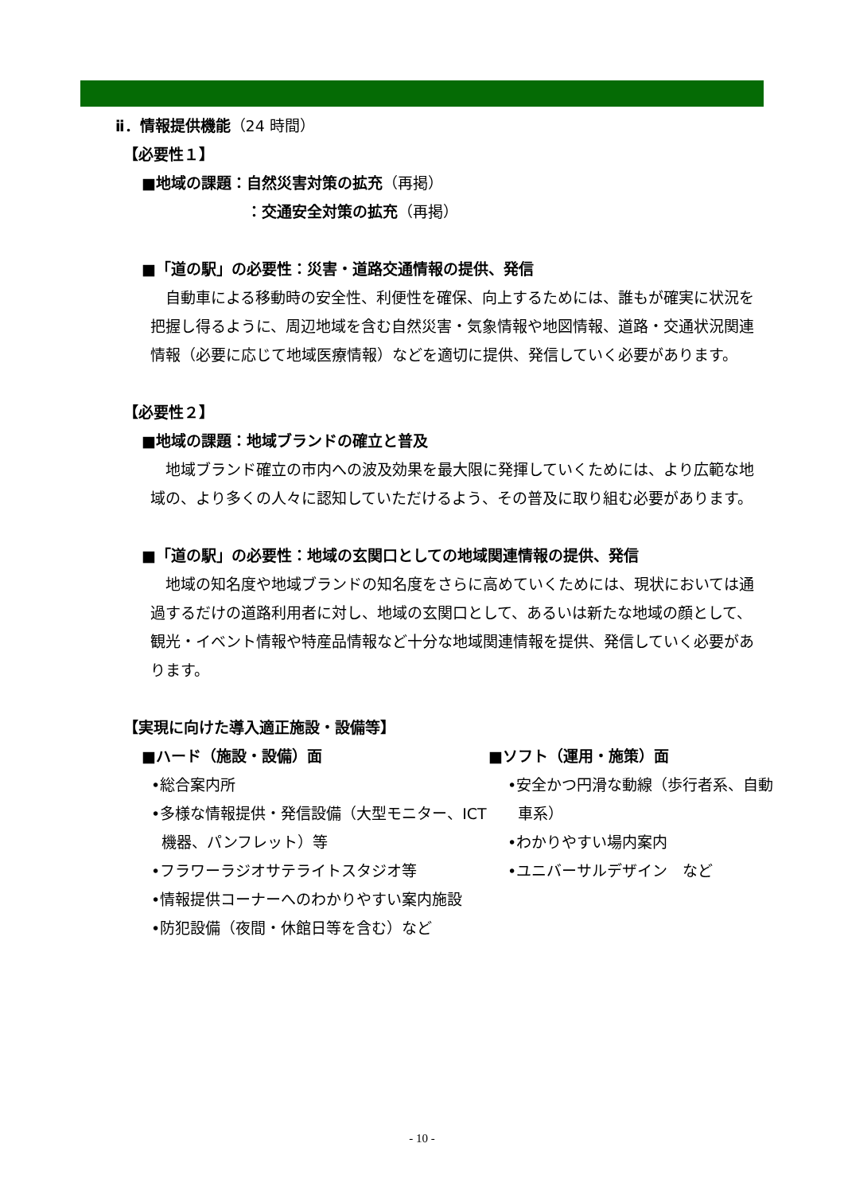ⅱ．情報提供機能（24 時間）
【必要性１】
■地域の課題：自然災害対策の拡充（再掲）
：交通安全対策の拡充（再掲）
■「道の駅」の必要性：災害・道路交通情報の提供、発信
　自動車による移動時の安全性、利便性を確保、向上するためには、誰もが確実に状況を把握し得るように、周辺地域を含む自然災害・気象情報や地図情報、道路・交通状況関連情報（必要に応じて地域医療情報）などを適切に提供、発信していく必要があります。
【必要性２】
■地域の課題：地域ブランドの確立と普及
　地域ブランド確立の市内への波及効果を最大限に発揮していくためには、より広範な地域の、より多くの人々に認知していただけるよう、その普及に取り組む必要があります。
■「道の駅」の必要性：地域の玄関口としての地域関連情報の提供、発信
　地域の知名度や地域ブランドの知名度をさらに高めていくためには、現状においては通過するだけの道路利用者に対し、地域の玄関口として、あるいは新たな地域の顔として、観光・イベント情報や特産品情報など十分な地域関連情報を提供、発信していく必要があります。
【実現に向けた導入適正施設・設備等】
■ハード（施設・設備）面
•総合案内所
•多様な情報提供・発信設備（大型モニター、ICT 機器、パンフレット）等
•フラワーラジオサテライトスタジオ等
•情報提供コーナーへのわかりやすい案内施設
•防犯設備（夜間・休館日等を含む）など
■ソフト（運用・施策）面
•安全かつ円滑な動線（歩行者系、自動車系）
•わかりやすい場内案内
•ユニバーサルデザイン　など
- 10 -